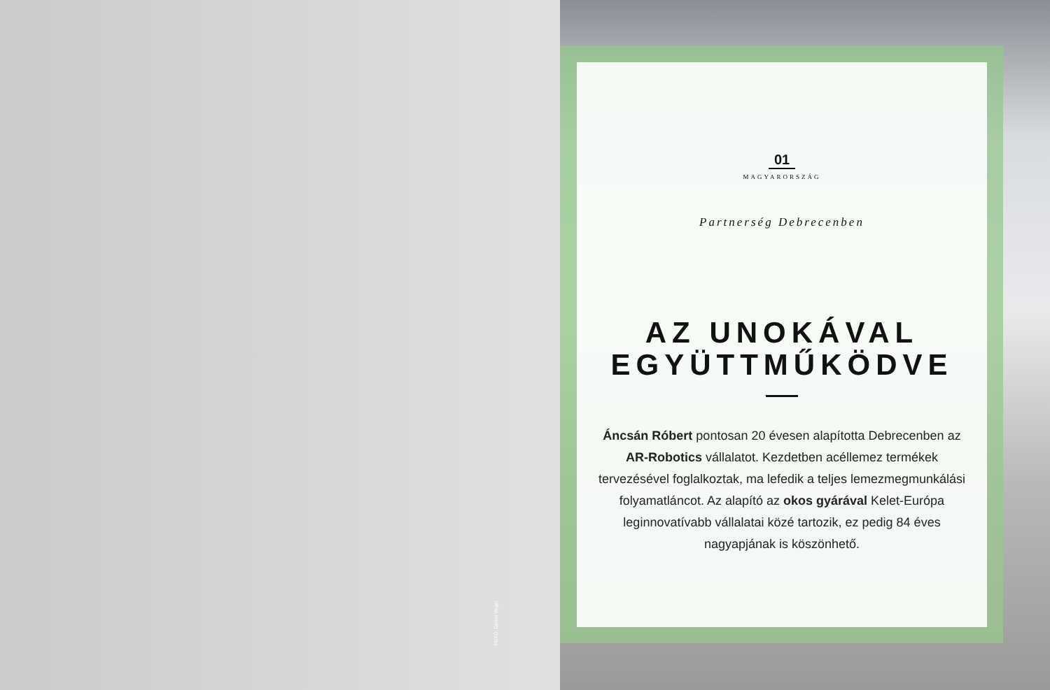FOTÓ: Dániel Végel
01
MAGYARORSZÁG
Partnerség Debrecenben
AZ UNOKÁVAL EGYÜTTMŰKÖDVE
Áncsán Róbert pontosan 20 évesen alapította Debrecenben az AR-Robotics vállalatot. Kezdetben acéllemez termékek tervezésével foglalkoztak, ma lefedik a teljes lemezmegmunkálási folyamatláncot. Az alapító az okos gyárával Kelet-Európa leginnovatívabb vállalatai közé tartozik, ez pedig 84 éves nagyapjának is köszönhető.